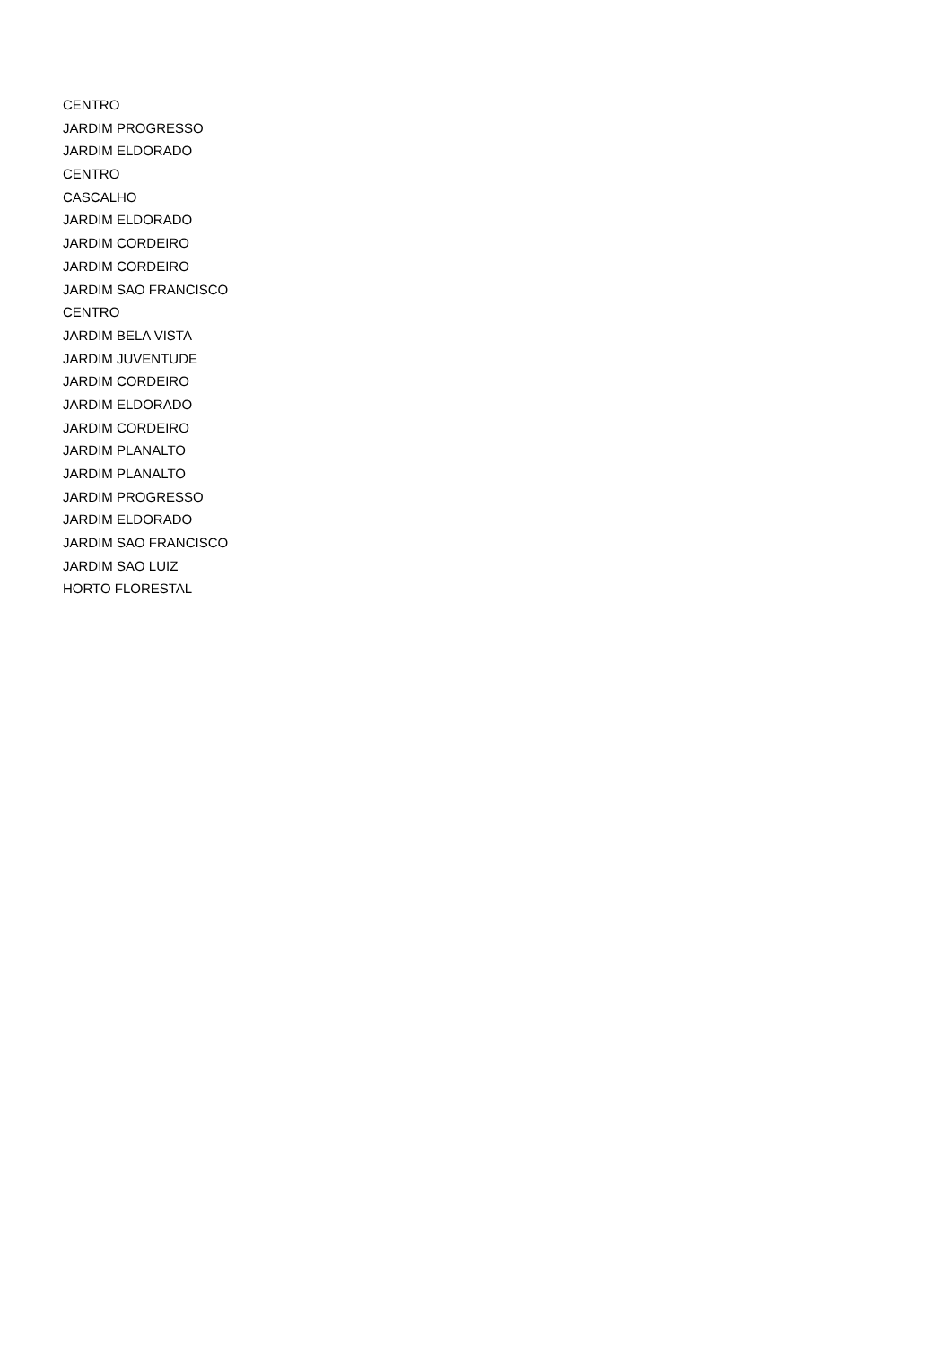CENTRO
JARDIM PROGRESSO
JARDIM ELDORADO
CENTRO
CASCALHO
JARDIM ELDORADO
JARDIM CORDEIRO
JARDIM CORDEIRO
JARDIM SAO FRANCISCO
CENTRO
JARDIM BELA VISTA
JARDIM JUVENTUDE
JARDIM CORDEIRO
JARDIM ELDORADO
JARDIM CORDEIRO
JARDIM PLANALTO
JARDIM PLANALTO
JARDIM PROGRESSO
JARDIM ELDORADO
JARDIM SAO FRANCISCO
JARDIM SAO LUIZ
HORTO FLORESTAL